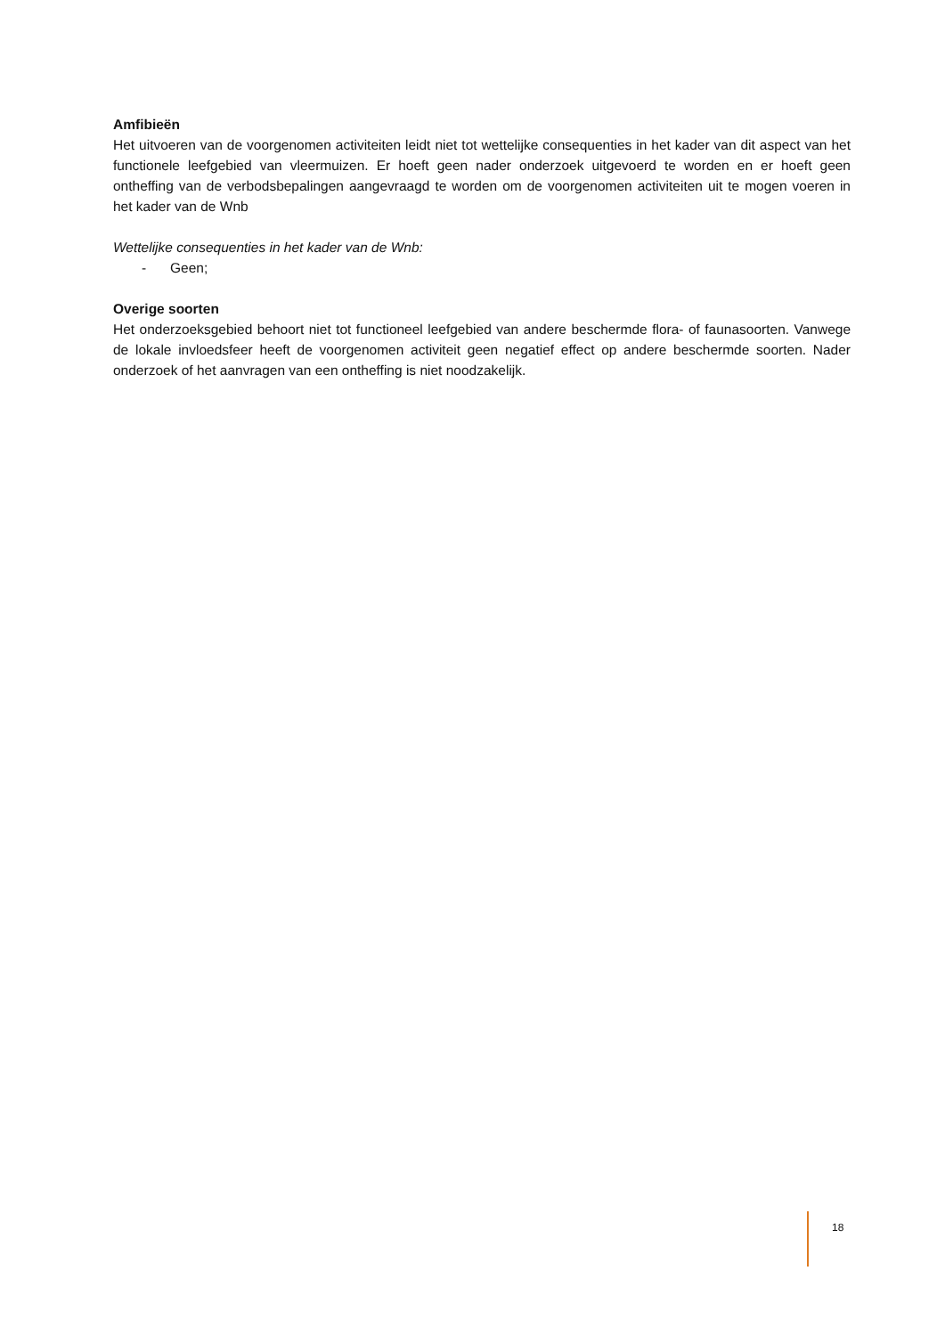Amfibieën
Het uitvoeren van de voorgenomen activiteiten leidt niet tot wettelijke consequenties in het kader van dit aspect van het functionele leefgebied van vleermuizen. Er hoeft geen nader onderzoek uitgevoerd te worden en er hoeft geen ontheffing van de verbodsbepalingen aangevraagd te worden om de voorgenomen activiteiten uit te mogen voeren in het kader van de Wnb
Wettelijke consequenties in het kader van de Wnb:
- Geen;
Overige soorten
Het onderzoeksgebied behoort niet tot functioneel leefgebied van andere beschermde flora- of faunasoorten. Vanwege de lokale invloedsfeer heeft de voorgenomen activiteit geen negatief effect op andere beschermde soorten. Nader onderzoek of het aanvragen van een ontheffing is niet noodzakelijk.
18